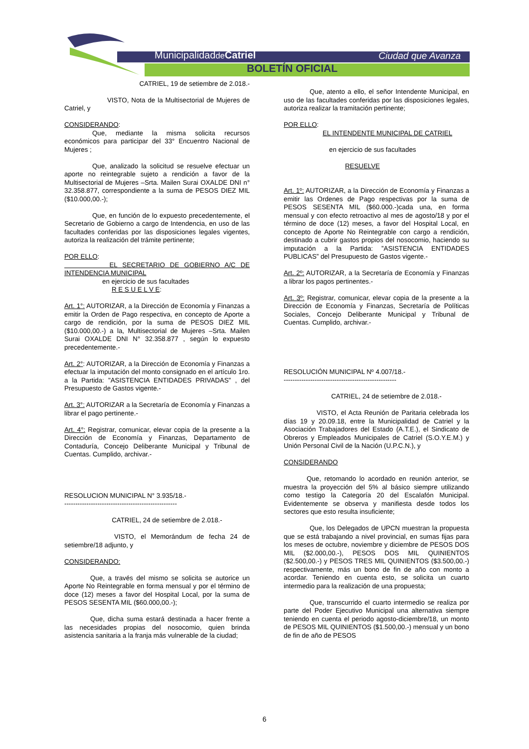Municipalidadde Catriel Ciudad que Avanza
BOLETÍN OFICIAL
CATRIEL, 19 de setiembre de 2.018.-
VISTO, Nota de la Multisectorial de Mujeres de Catriel, y
CONSIDERANDO:
Que, mediante la misma solicita recursos económicos para participar del 33° Encuentro Nacional de Mujeres ;
Que, analizado la solicitud se resuelve efectuar un aporte no reintegrable sujeto a rendición a favor de la Multisectorial de Mujeres –Srta. Mailen Surai OXALDE DNI n° 32.358.877, correspondiente a la suma de PESOS DIEZ MIL ($10.000,00.-);
Que, en función de lo expuesto precedentemente, el Secretario de Gobierno a cargo de Intendencia, en uso de las facultades conferidas por las disposiciones legales vigentes, autoriza la realización del trámite pertinente;
POR ELLO:
EL SECRETARIO DE GOBIERNO A/C DE INTENDENCIA MUNICIPAL
en ejercicio de sus facultades
R E S U E L V E:
Art. 1°: AUTORIZAR, a la Dirección de Economía y Finanzas a emitir la Orden de Pago respectiva, en concepto de Aporte a cargo de rendición, por la suma de PESOS DIEZ MIL ($10.000,00.-) a la, Multisectorial de Mujeres –Srta. Mailen Surai OXALDE DNI N° 32.358.877 , según lo expuesto precedentemente.-
Art. 2°: AUTORIZAR, a la Dirección de Economía y Finanzas a efectuar la imputación del monto consignado en el artículo 1ro. a la Partida: "ASISTENCIA ENTIDADES PRIVADAS" , del Presupuesto de Gastos vigente.-
Art. 3°: AUTORIZAR a la Secretaría de Economía y Finanzas a librar el pago pertinente.-
Art. 4°: Registrar, comunicar, elevar copia de la presente a la Dirección de Economía y Finanzas, Departamento de Contaduría, Concejo Deliberante Municipal y Tribunal de Cuentas. Cumplido, archivar.-
RESOLUCION MUNICIPAL N° 3.935/18.-
---------------------------------------------------
CATRIEL, 24 de setiembre de 2.018.-
VISTO, el Memorándum de fecha 24 de setiembre/18 adjunto, y
CONSIDERANDO:
Que, a través del mismo se solicita se autorice un Aporte No Reintegrable en forma mensual y por el término de doce (12) meses a favor del Hospital Local, por la suma de PESOS SESENTA MIL ($60.000,00.-);
Que, dicha suma estará destinada a hacer frente a las necesidades propias del nosocomio, quien brinda asistencia sanitaria a la franja más vulnerable de la ciudad;
Que, atento a ello, el señor Intendente Municipal, en uso de las facultades conferidas por las disposiciones legales, autoriza realizar la tramitación pertinente;
POR ELLO:
EL INTENDENTE MUNICIPAL DE CATRIEL
en ejercicio de sus facultades
RESUELVE
Art. 1º: AUTORIZAR, a la Dirección de Economía y Finanzas a emitir las Ordenes de Pago respectivas por la suma de PESOS SESENTA MIL ($60.000.-)cada una, en forma mensual y con efecto retroactivo al mes de agosto/18 y por el término de doce (12) meses, a favor del Hospital Local, en concepto de Aporte No Reintegrable con cargo a rendición, destinado a cubrir gastos propios del nosocomio, haciendo su imputación a la Partida: ”ASISTENCIA ENTIDADES PUBLICAS” del Presupuesto de Gastos vigente.-
Art. 2º: AUTORIZAR, a la Secretaría de Economía y Finanzas a librar los pagos pertinentes.-
Art. 3º: Registrar, comunicar, elevar copia de la presente a la Dirección de Economía y Finanzas, Secretaría de Políticas Sociales, Concejo Deliberante Municipal y Tribunal de Cuentas. Cumplido, archivar.-
RESOLUCIÓN MUNICIPAL Nº 4.007/18.-
---------------------------------------------------
CATRIEL, 24 de setiembre de 2.018.-
VISTO, el Acta Reunión de Paritaria celebrada los días 19 y 20.09.18, entre la Municipalidad de Catriel y la Asociación Trabajadores del Estado (A.T.E.), el Sindicato de Obreros y Empleados Municipales de Catriel (S.O.Y.E.M.) y Unión Personal Civil de la Nación (U.P.C.N.), y
CONSIDERANDO
Que, retomando lo acordado en reunión anterior, se muestra la proyección del 5% al básico siempre utilizando como testigo la Categoría 20 del Escalafón Municipal. Evidentemente se observa y manifiesta desde todos los sectores que esto resulta insuficiente;
Que, los Delegados de UPCN muestran la propuesta que se está trabajando a nivel provincial, en sumas fijas para los meses de octubre, noviembre y diciembre de PESOS DOS MIL ($2.000,00.-), PESOS DOS MIL QUINIENTOS ($2.500,00.-) y PESOS TRES MIL QUINIENTOS ($3.500,00.-) respectivamente, más un bono de fin de año con monto a acordar. Teniendo en cuenta esto, se solicita un cuarto intermedio para la realización de una propuesta;
Que, transcurrido el cuarto intermedio se realiza por parte del Poder Ejecutivo Municipal una alternativa siempre teniendo en cuenta el periodo agosto-diciembre/18, un monto de PESOS MIL QUINIENTOS ($1.500,00.-) mensual y un bono de fin de año de PESOS
6